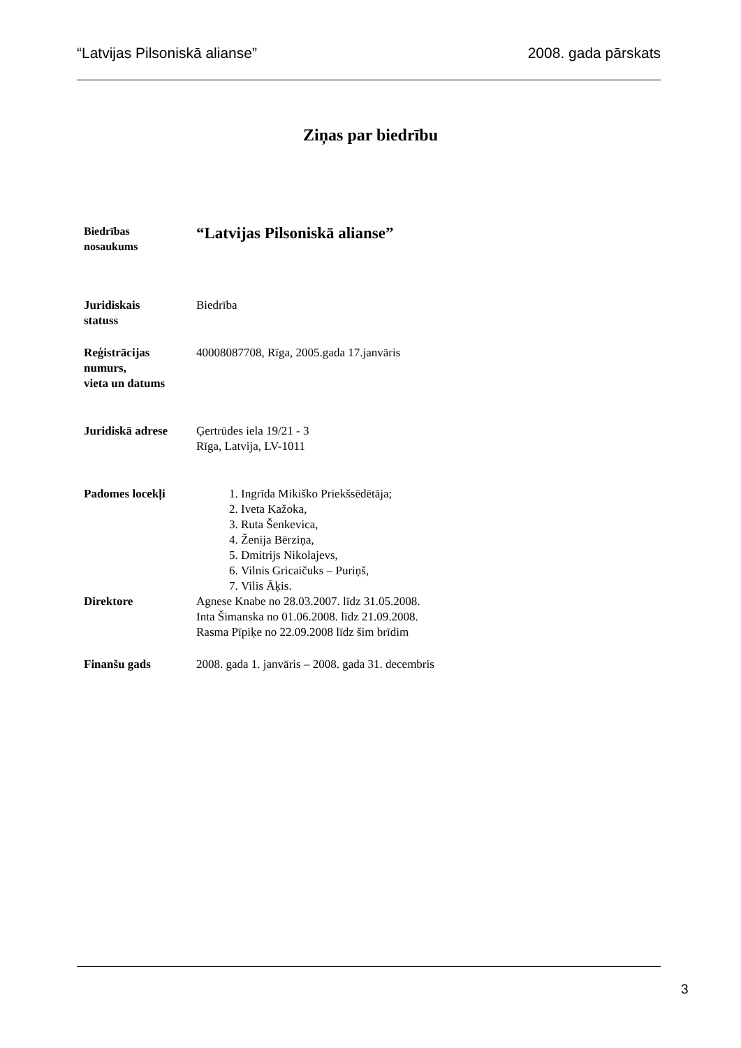“Latvijas Pilsoniskā alianse” 2008. gada pārskats
Ziņas par biedrību
Biedrības
nosaukums
“Latvijas Pilsoniskā alianse”
Juridiskais
statuss
Biedrība
Reģistrācijas
numurs,
vieta un datums
40008087708, Rīga, 2005.gada 17.janvāris
Juridiskā adrese
Ģertrūdes iela 19/21 - 3
Rīga, Latvija, LV-1011
Padomes locekļi 1. Ingrīda Mikiško Priekšsēdētāja;
2. Iveta Kažoka,
3. Ruta Šenkevica,
4. Ženija Bērziņa,
5. Dmitrijs Nikolajevs,
6. Vilnis Gricaičuks – Puriņš,
7. Vilis Āķis.
Direktore Agnese Knabe no 28.03.2007. līdz 31.05.2008.
Inta Šimanska no 01.06.2008. līdz 21.09.2008.
Rasma Pīpiķe no 22.09.2008 līdz šim brīdim
Finanšu gads 2008. gada 1. janvāris – 2008. gada 31. decembris
3